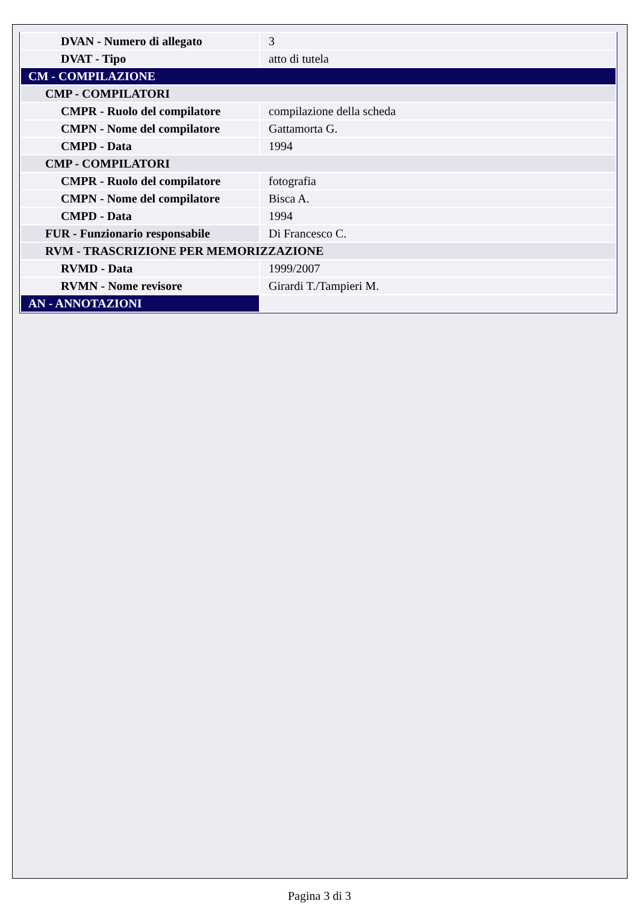| DVAN - Numero di allegato | 3 |
| DVAT - Tipo | atto di tutela |
| CM - COMPILAZIONE | |
| CMP - COMPILATORI | |
| CMPR - Ruolo del compilatore | compilazione della scheda |
| CMPN - Nome del compilatore | Gattamorta G. |
| CMPD - Data | 1994 |
| CMP - COMPILATORI | |
| CMPR - Ruolo del compilatore | fotografia |
| CMPN - Nome del compilatore | Bisca A. |
| CMPD - Data | 1994 |
| FUR - Funzionario responsabile | Di Francesco C. |
| RVM - TRASCRIZIONE PER MEMORIZZAZIONE | |
| RVMD - Data | 1999/2007 |
| RVMN - Nome revisore | Girardi T./Tampieri M. |
| AN - ANNOTAZIONI | |
Pagina 3 di 3